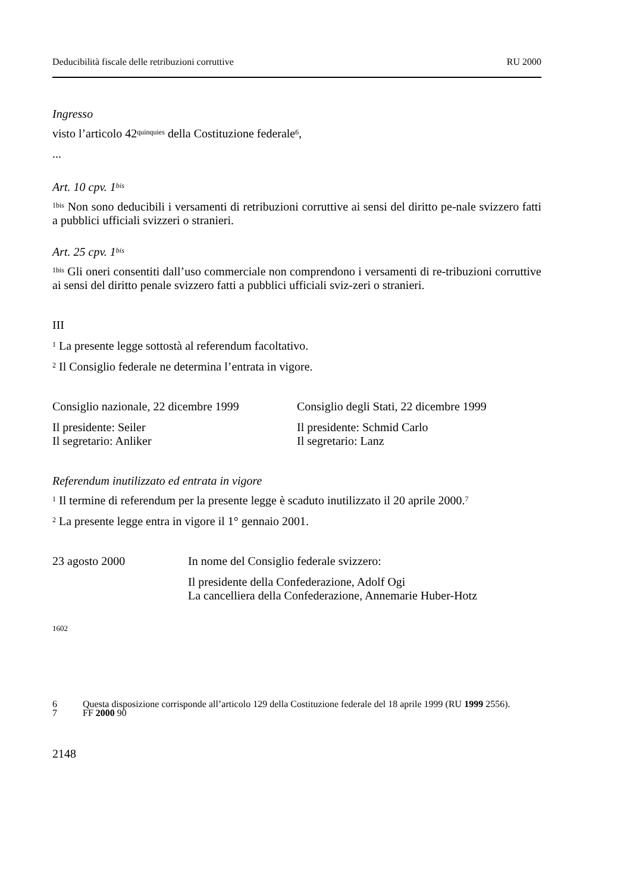Deducibilità fiscale delle retribuzioni corruttive RU 2000
Ingresso
visto l’articolo 42<sup>quinquies</sup> della Costituzione federale<sup>6</sup>,
...
Art. 10 cpv. 1<sup>bis</sup>
<sup>1bis</sup> Non sono deducibili i versamenti di retribuzioni corruttive ai sensi del diritto pe-nale svizzero fatti a pubblici ufficiali svizzeri o stranieri.
Art. 25 cpv. 1<sup>bis</sup>
<sup>1bis</sup> Gli oneri consentiti dall’uso commerciale non comprendono i versamenti di re-tribuzioni corruttive ai sensi del diritto penale svizzero fatti a pubblici ufficiali sviz-zeri o stranieri.
III
<sup>1</sup> La presente legge sottostà al referendum facoltativo.
<sup>2</sup> Il Consiglio federale ne determina l’entrata in vigore.
Consiglio nazionale, 22 dicembre 1999
Consiglio degli Stati, 22 dicembre 1999
Il presidente: Seiler
Il segretario: Anliker
Il presidente: Schmid Carlo
Il segretario: Lanz
Referendum inutilizzato ed entrata in vigore
<sup>1</sup> Il termine di referendum per la presente legge è scaduto inutilizzato il 20 aprile 2000.<sup>7</sup>
<sup>2</sup> La presente legge entra in vigore il 1° gennaio 2001.
23 agosto 2000 In nome del Consiglio federale svizzero:
Il presidente della Confederazione, Adolf Ogi
La cancelliera della Confederazione, Annemarie Huber-Hotz
1602
6 Questa disposizione corrisponde all’articolo 129 della Costituzione federale del 18 aprile 1999 (RU 1999 2556).
7 FF 2000 90
2148